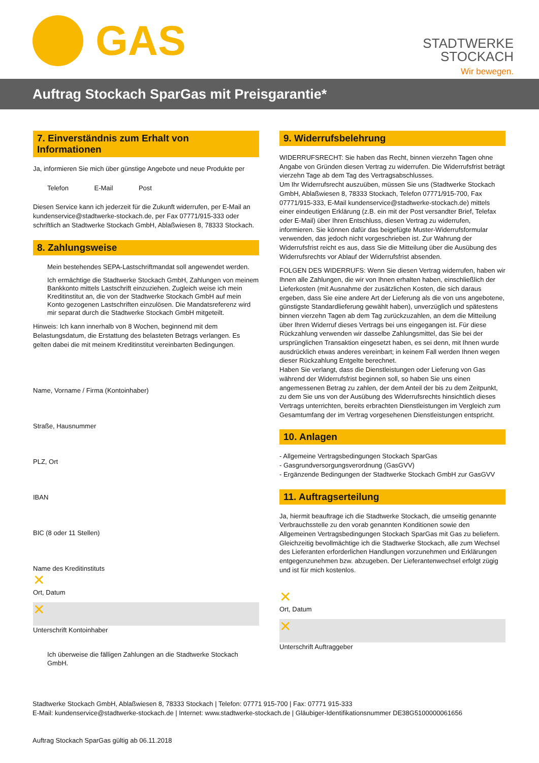GAS
STADTWERKE
STOCKACH
Wir bewegen.
Auftrag Stockach SparGas mit Preisgarantie*
7. Einverständnis zum Erhalt von Informationen
Ja, informieren Sie mich über günstige Angebote und neue Produkte per
Telefon E-Mail Post
Diesen Service kann ich jederzeit für die Zukunft widerrufen, per E-Mail an kundenservice@stadtwerke-stockach.de, per Fax 07771/915-333 oder schriftlich an Stadtwerke Stockach GmbH, Ablaßwiesen 8, 78333 Stockach.
8. Zahlungsweise
Mein bestehendes SEPA-Lastschriftmandat soll angewendet werden.
Ich ermächtige die Stadtwerke Stockach GmbH, Zahlungen von meinem Bankkonto mittels Lastschrift einzuziehen. Zugleich weise ich mein Kreditinstitut an, die von der Stadtwerke Stockach GmbH auf mein Konto gezogenen Lastschriften einzulösen. Die Mandatsreferenz wird mir separat durch die Stadtwerke Stockach GmbH mitgeteilt.
Hinweis: Ich kann innerhalb von 8 Wochen, beginnend mit dem Belastungsdatum, die Erstattung des belasteten Betrags verlangen. Es gelten dabei die mit meinem Kreditinstitut vereinbarten Bedingungen.
Name, Vorname / Firma (Kontoinhaber)
Straße, Hausnummer
PLZ, Ort
IBAN
BIC (8 oder 11 Stellen)
Name des Kreditinstituts
✕
Ort, Datum
✕
Unterschrift Kontoinhaber
Ich überweise die fälligen Zahlungen an die Stadtwerke Stockach GmbH.
9. Widerrufsbelehrung
WIDERRUFSRECHT: Sie haben das Recht, binnen vierzehn Tagen ohne Angabe von Gründen diesen Vertrag zu widerrufen. Die Widerrufsfrist beträgt vierzehn Tage ab dem Tag des Vertragsabschlusses.
Um Ihr Widerrufsrecht auszuüben, müssen Sie uns (Stadtwerke Stockach GmbH, Ablaßwiesen 8, 78333 Stockach, Telefon 07771/915-700, Fax 07771/915-333, E-Mail kundenservice@stadtwerke-stockach.de) mittels einer eindeutigen Erklärung (z.B. ein mit der Post versandter Brief, Telefax oder E-Mail) über Ihren Entschluss, diesen Vertrag zu widerrufen, informieren. Sie können dafür das beigefügte Muster-Widerrufsformular verwenden, das jedoch nicht vorgeschrieben ist. Zur Wahrung der Widerrufsfrist reicht es aus, dass Sie die Mitteilung über die Ausübung des Widerrufsrechts vor Ablauf der Widerrufsfrist absenden.
FOLGEN DES WIDERRUFS: Wenn Sie diesen Vertrag widerrufen, haben wir Ihnen alle Zahlungen, die wir von Ihnen erhalten haben, einschließlich der Lieferkosten (mit Ausnahme der zusätzlichen Kosten, die sich daraus ergeben, dass Sie eine andere Art der Lieferung als die von uns angebotene, günstigste Standardlieferung gewählt haben), unverzüglich und spätestens binnen vierzehn Tagen ab dem Tag zurückzuzahlen, an dem die Mitteilung über Ihren Widerruf dieses Vertrags bei uns eingegangen ist. Für diese Rückzahlung verwenden wir dasselbe Zahlungsmittel, das Sie bei der ursprünglichen Transaktion eingesetzt haben, es sei denn, mit Ihnen wurde ausdrücklich etwas anderes vereinbart; in keinem Fall werden Ihnen wegen dieser Rückzahlung Entgelte berechnet.
Haben Sie verlangt, dass die Dienstleistungen oder Lieferung von Gas während der Widerrufsfrist beginnen soll, so haben Sie uns einen angemessenen Betrag zu zahlen, der dem Anteil der bis zu dem Zeitpunkt, zu dem Sie uns von der Ausübung des Widerrufsrechts hinsichtlich dieses Vertrags unterrichten, bereits erbrachten Dienstleistungen im Vergleich zum Gesamtumfang der im Vertrag vorgesehenen Dienstleistungen entspricht.
10. Anlagen
- Allgemeine Vertragsbedingungen Stockach SparGas
- Gasgrundversorgungsverordnung (GasGVV)
- Ergänzende Bedingungen der Stadtwerke Stockach GmbH zur GasGVV
11. Auftragserteilung
Ja, hiermit beauftrage ich die Stadtwerke Stockach, die umseitig genannte Verbrauchsstelle zu den vorab genannten Konditionen sowie den Allgemeinen Vertragsbedingungen Stockach SparGas mit Gas zu beliefern. Gleichzeitig bevollmächtige ich die Stadtwerke Stockach, alle zum Wechsel des Lieferanten erforderlichen Handlungen vorzunehmen und Erklärungen entgegenzunehmen bzw. abzugeben. Der Lieferantenwechsel erfolgt zügig und ist für mich kostenlos.
✕
Ort, Datum
✕
Unterschrift Auftraggeber
Stadtwerke Stockach GmbH, Ablaßwiesen 8, 78333 Stockach | Telefon: 07771 915-700 | Fax: 07771 915-333
E-Mail: kundenservice@stadtwerke-stockach.de | Internet: www.stadtwerke-stockach.de | Gläubiger-Identifikationsnummer DE38G5100000061656
Auftrag Stockach SparGas gültig ab 06.11.2018